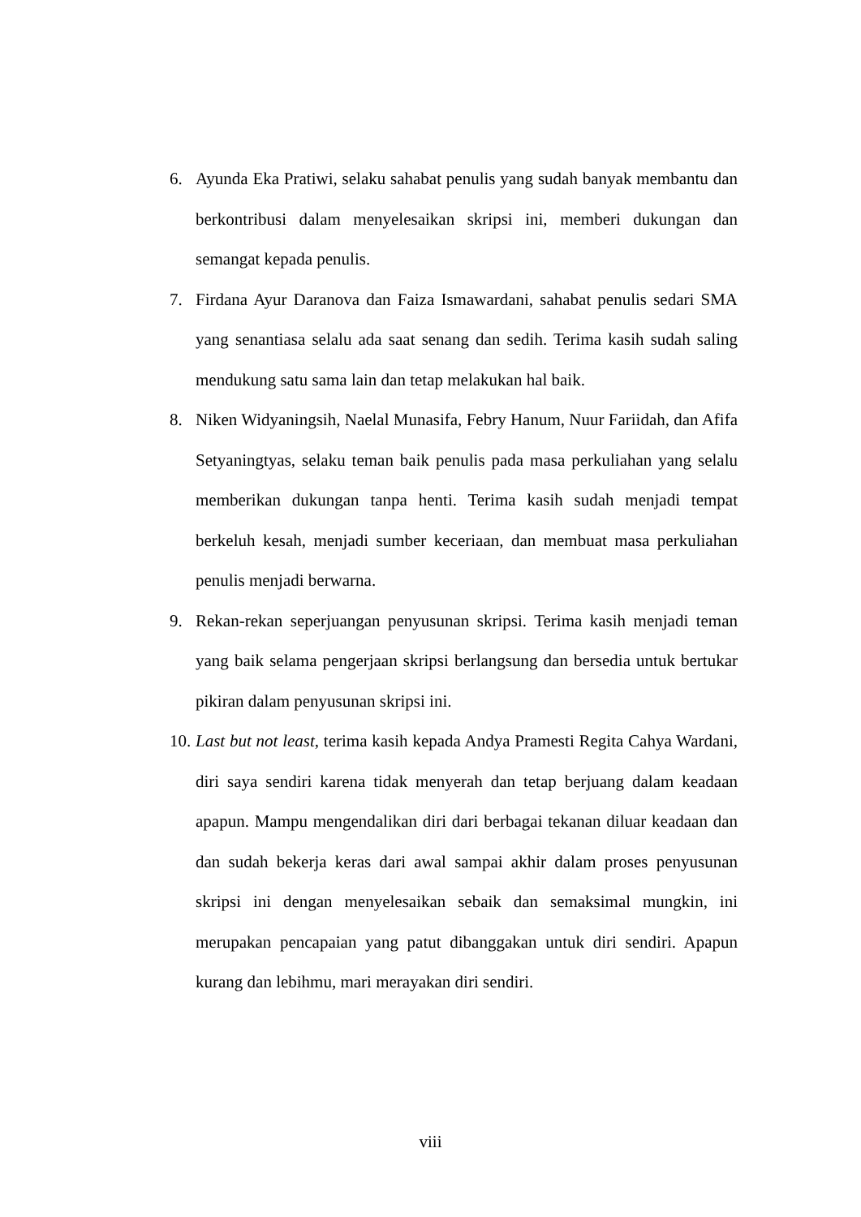6. Ayunda Eka Pratiwi, selaku sahabat penulis yang sudah banyak membantu dan berkontribusi dalam menyelesaikan skripsi ini, memberi dukungan dan semangat kepada penulis.
7. Firdana Ayur Daranova dan Faiza Ismawardani, sahabat penulis sedari SMA yang senantiasa selalu ada saat senang dan sedih. Terima kasih sudah saling mendukung satu sama lain dan tetap melakukan hal baik.
8. Niken Widyaningsih, Naelal Munasifa, Febry Hanum, Nuur Fariidah, dan Afifa Setyaningtyas, selaku teman baik penulis pada masa perkuliahan yang selalu memberikan dukungan tanpa henti. Terima kasih sudah menjadi tempat berkeluh kesah, menjadi sumber keceriaan, dan membuat masa perkuliahan penulis menjadi berwarna.
9. Rekan-rekan seperjuangan penyusunan skripsi. Terima kasih menjadi teman yang baik selama pengerjaan skripsi berlangsung dan bersedia untuk bertukar pikiran dalam penyusunan skripsi ini.
10. Last but not least, terima kasih kepada Andya Pramesti Regita Cahya Wardani, diri saya sendiri karena tidak menyerah dan tetap berjuang dalam keadaan apapun. Mampu mengendalikan diri dari berbagai tekanan diluar keadaan dan dan sudah bekerja keras dari awal sampai akhir dalam proses penyusunan skripsi ini dengan menyelesaikan sebaik dan semaksimal mungkin, ini merupakan pencapaian yang patut dibanggakan untuk diri sendiri. Apapun kurang dan lebihmu, mari merayakan diri sendiri.
viii